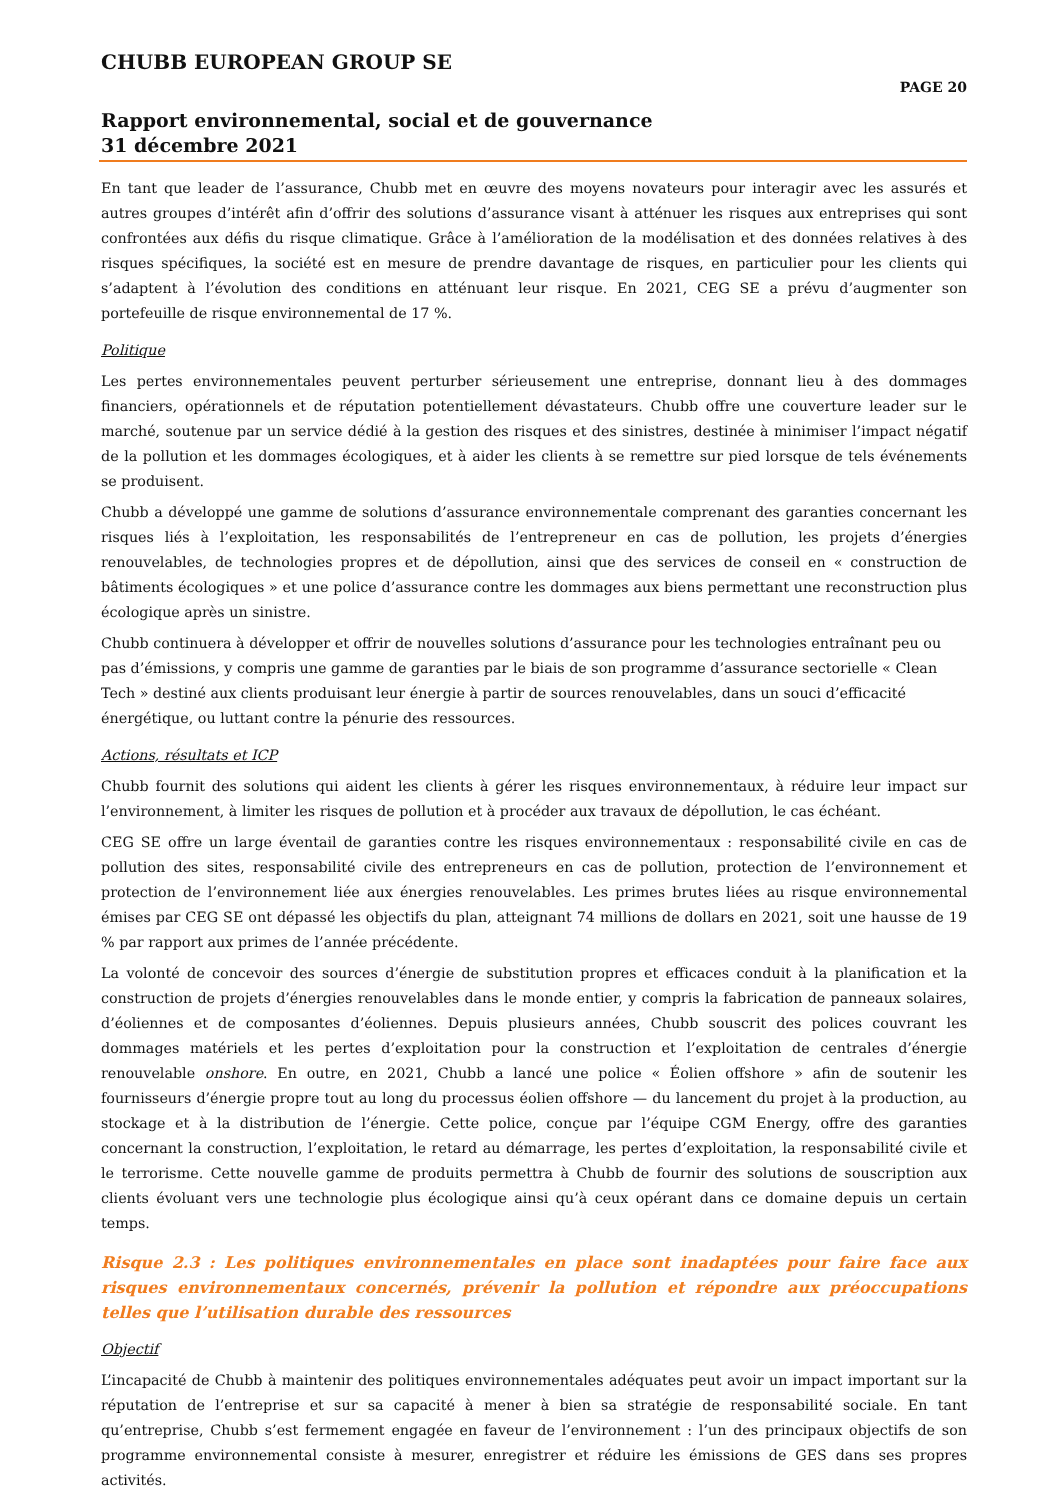CHUBB EUROPEAN GROUP SE
PAGE 20
Rapport environnemental, social et de gouvernance
31 décembre 2021
En tant que leader de l’assurance, Chubb met en œuvre des moyens novateurs pour interagir avec les assurés et autres groupes d’intérêt afin d’offrir des solutions d’assurance visant à atténuer les risques aux entreprises qui sont confrontées aux défis du risque climatique. Grâce à l’amélioration de la modélisation et des données relatives à des risques spécifiques, la société est en mesure de prendre davantage de risques, en particulier pour les clients qui s’adaptent à l’évolution des conditions en atténuant leur risque. En 2021, CEG SE a prévu d’augmenter son portefeuille de risque environnemental de 17 %.
Politique
Les pertes environnementales peuvent perturber sérieusement une entreprise, donnant lieu à des dommages financiers, opérationnels et de réputation potentiellement dévastateurs. Chubb offre une couverture leader sur le marché, soutenue par un service dédié à la gestion des risques et des sinistres, destinée à minimiser l’impact négatif de la pollution et les dommages écologiques, et à aider les clients à se remettre sur pied lorsque de tels événements se produisent.
Chubb a développé une gamme de solutions d’assurance environnementale comprenant des garanties concernant les risques liés à l’exploitation, les responsabilités de l’entrepreneur en cas de pollution, les projets d’énergies renouvelables, de technologies propres et de dépollution, ainsi que des services de conseil en « construction de bâtiments écologiques » et une police d’assurance contre les dommages aux biens permettant une reconstruction plus écologique après un sinistre.
Chubb continuera à développer et offrir de nouvelles solutions d’assurance pour les technologies entraînant peu ou pas d’émissions, y compris une gamme de garanties par le biais de son programme d’assurance sectorielle « Clean Tech » destiné aux clients produisant leur énergie à partir de sources renouvelables, dans un souci d’efficacité énergétique, ou luttant contre la pénurie des ressources.
Actions, résultats et ICP
Chubb fournit des solutions qui aident les clients à gérer les risques environnementaux, à réduire leur impact sur l’environnement, à limiter les risques de pollution et à procéder aux travaux de dépollution, le cas échéant.
CEG SE offre un large éventail de garanties contre les risques environnementaux : responsabilité civile en cas de pollution des sites, responsabilité civile des entrepreneurs en cas de pollution, protection de l’environnement et protection de l’environnement liée aux énergies renouvelables. Les primes brutes liées au risque environnemental émises par CEG SE ont dépassé les objectifs du plan, atteignant 74 millions de dollars en 2021, soit une hausse de 19 % par rapport aux primes de l’année précédente.
La volonté de concevoir des sources d’énergie de substitution propres et efficaces conduit à la planification et la construction de projets d’énergies renouvelables dans le monde entier, y compris la fabrication de panneaux solaires, d’éoliennes et de composantes d’éoliennes. Depuis plusieurs années, Chubb souscrit des polices couvrant les dommages matériels et les pertes d’exploitation pour la construction et l’exploitation de centrales d’énergie renouvelable onshore. En outre, en 2021, Chubb a lancé une police « Éolien offshore » afin de soutenir les fournisseurs d’énergie propre tout au long du processus éolien offshore — du lancement du projet à la production, au stockage et à la distribution de l’énergie. Cette police, conçue par l’équipe CGM Energy, offre des garanties concernant la construction, l’exploitation, le retard au démarrage, les pertes d’exploitation, la responsabilité civile et le terrorisme. Cette nouvelle gamme de produits permettra à Chubb de fournir des solutions de souscription aux clients évoluant vers une technologie plus écologique ainsi qu’à ceux opérant dans ce domaine depuis un certain temps.
Risque 2.3 : Les politiques environnementales en place sont inadaptées pour faire face aux risques environnementaux concernés, prévenir la pollution et répondre aux préoccupations telles que l’utilisation durable des ressources
Objectif
L’incapacité de Chubb à maintenir des politiques environnementales adéquates peut avoir un impact important sur la réputation de l’entreprise et sur sa capacité à mener à bien sa stratégie de responsabilité sociale. En tant qu’entreprise, Chubb s’est fermement engagée en faveur de l’environnement : l’un des principaux objectifs de son programme environnemental consiste à mesurer, enregistrer et réduire les émissions de GES dans ses propres activités.